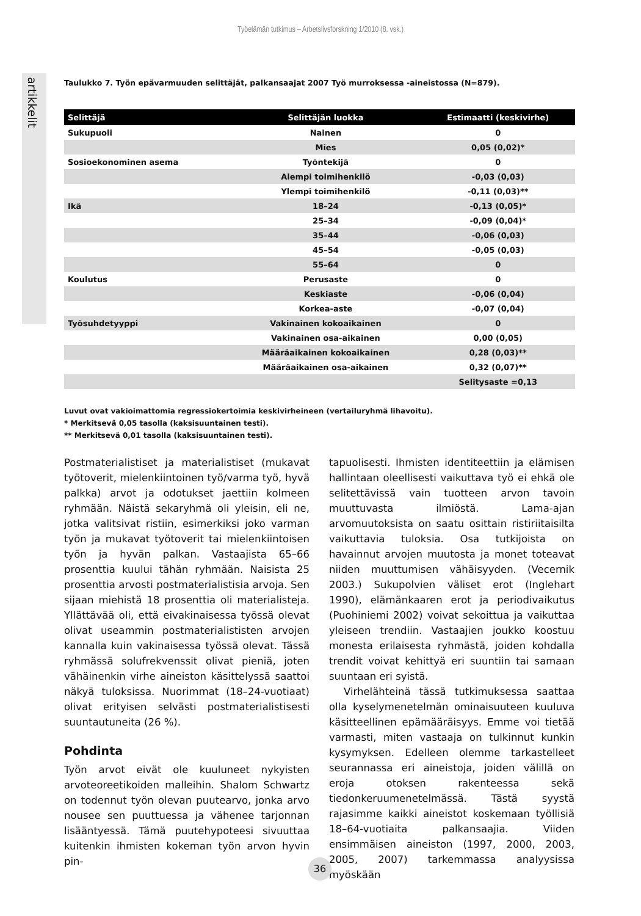Työelämän tutkimus – Arbetslivsforskning 1/2010 (8. vsk.)
artikkelit
Taulukko 7. Työn epävarmuuden selittäjät, palkansaajat 2007 Työ murroksessa -aineistossa (N=879).
| Selittäjä | Selittäjän luokka | Estimaatti (keskivirhe) |
| --- | --- | --- |
| Sukupuoli | Nainen | 0 |
| | Mies | 0,05 (0,02)* |
| Sosioekonominen asema | Työntekijä | 0 |
| | Alempi toimihenkilö | -0,03 (0,03) |
| | Ylempi toimihenkilö | -0,11 (0,03)** |
| Ikä | 18–24 | -0,13 (0,05)* |
| | 25–34 | -0,09 (0,04)* |
| | 35–44 | -0,06 (0,03) |
| | 45–54 | -0,05 (0,03) |
| | 55–64 | 0 |
| Koulutus | Perusaste | 0 |
| | Keskiaste | -0,06 (0,04) |
| | Korkea-aste | -0,07 (0,04) |
| Työsuhdetyyppi | Vakinainen kokoaikainen | 0 |
| | Vakinainen osa-aikainen | 0,00 (0,05) |
| | Määräaikainen kokoaikainen | 0,28 (0,03)** |
| | Määräaikainen osa-aikainen | 0,32 (0,07)** |
| | | Selitysaste =0,13 |
Luvut ovat vakioimattomia regressiokertoimia keskivirheineen (vertailuryhmä lihavoitu).
* Merkitsevä 0,05 tasolla (kaksisuuntainen testi).
** Merkitsevä 0,01 tasolla (kaksisuuntainen testi).
Postmaterialistiset ja materialistiset (mukavat työtoverit, mielenkiintoinen työ/varma työ, hyvä palkka) arvot ja odotukset jaettiin kolmeen ryhmään. Näistä sekaryhmä oli yleisin, eli ne, jotka valitsivat ristiin, esimerkiksi joko varman työn ja mukavat työtoverit tai mielenkiintoisen työn ja hyvän palkan. Vastaajista 65–66 prosenttia kuului tähän ryhmään. Naisista 25 prosenttia arvosti postmaterialistisia arvoja. Sen sijaan miehistä 18 prosenttia oli materialisteja. Yllättävää oli, että eivakinaisessa työssä olevat olivat useammin postmaterialististen arvojen kannalla kuin vakinaisessa työssä olevat. Tässä ryhmässä solufrekvenssit olivat pieniä, joten vähäinenkin virhe aineiston käsittelyssä saattoi näkyä tuloksissa. Nuorimmat (18–24-vuotiaat) olivat erityisen selvästi postmaterialistisesti suuntautuneita (26 %).
Pohdinta
Työn arvot eivät ole kuuluneet nykyisten arvoteoreetikoiden malleihin. Shalom Schwartz on todennut työn olevan puutearvo, jonka arvo nousee sen puuttuessa ja vähenee tarjonnan lisääntyessä. Tämä puutehypoteesi sivuuttaa kuitenkin ihmisten kokeman työn arvon hyvin pin-
tapuolisesti. Ihmisten identiteettiin ja elämisen hallintaan oleellisesti vaikuttava työ ei ehkä ole selitettävissä vain tuotteen arvon tavoin muuttuvasta ilmiöstä. Lama-ajan arvomuutoksista on saatu osittain ristiriitaisilta vaikuttavia tuloksia. Osa tutkijoista on havainnut arvojen muutosta ja monet toteavat niiden muuttumisen vähäisyyden. (Vecernik 2003.) Sukupolvien väliset erot (Inglehart 1990), elämänkaaren erot ja periodivaikutus (Puohiniemi 2002) voivat sekoittua ja vaikuttaa yleiseen trendiin. Vastaajien joukko koostuu monesta erilaisesta ryhmästä, joiden kohdalla trendit voivat kehittyä eri suuntiin tai samaan suuntaan eri syistä.
Virhelähteinä tässä tutkimuksessa saattaa olla kyselymenetelmän ominaisuuteen kuuluva käsitteellinen epämääräisyys. Emme voi tietää varmasti, miten vastaaja on tulkinnut kunkin kysymyksen. Edelleen olemme tarkastelleet seurannassa eri aineistoja, joiden välillä on eroja otoksen rakenteessa sekä tiedonkeruumenetelmässä. Tästä syystä rajasimme kaikki aineistot koskemaan työllisiä 18–64-vuotiaita palkansaajia. Viiden ensimmäisen aineiston (1997, 2000, 2003, 2005, 2007) tarkemmassa analyysissa myöskään
36